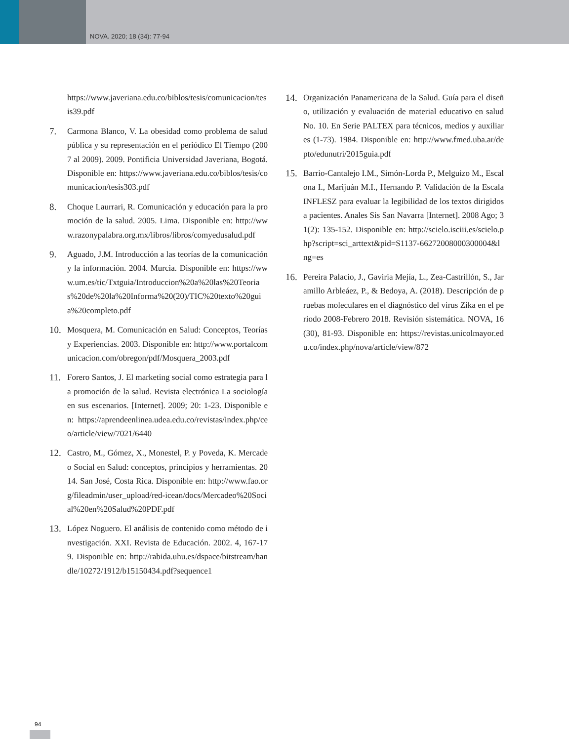NOVA. 2020; 18 (34): 77-94
https://www.javeriana.edu.co/biblos/tesis/comunicacion/tesis39.pdf
7. Carmona Blanco, V. La obesidad como problema de salud pública y su representación en el periódico El Tiempo (2007 al 2009). 2009. Pontificia Universidad Javeriana, Bogotá. Disponible en: https://www.javeriana.edu.co/biblos/tesis/comunicacion/tesis303.pdf
8. Choque Laurrari, R. Comunicación y educación para la promoción de la salud. 2005. Lima. Disponible en: http://www.razonypalabra.org.mx/libros/libros/comyedusalud.pdf
9. Aguado, J.M. Introducción a las teorías de la comunicación y la información. 2004. Murcia. Disponible en: https://www.um.es/tic/Txtguia/Introduccion%20a%20las%20Teorias%20de%20la%20Informa%20(20)/TIC%20texto%20guia%20completo.pdf
10. Mosquera, M. Comunicación en Salud: Conceptos, Teorías y Experiencias. 2003. Disponible en: http://www.portalcomunicacion.com/obregon/pdf/Mosquera_2003.pdf
11. Forero Santos, J. El marketing social como estrategia para la promoción de la salud. Revista electrónica La sociología en sus escenarios. [Internet]. 2009; 20: 1-23. Disponible en: https://aprendeenlinea.udea.edu.co/revistas/index.php/ceo/article/view/7021/6440
12. Castro, M., Gómez, X., Monestel, P. y Poveda, K. Mercadeo Social en Salud: conceptos, principios y herramientas. 2014. San José, Costa Rica. Disponible en: http://www.fao.org/fileadmin/user_upload/red-icean/docs/Mercadeo%20Social%20en%20Salud%20PDF.pdf
13. López Noguero. El análisis de contenido como método de investigación. XXI. Revista de Educación. 2002. 4, 167-179. Disponible en: http://rabida.uhu.es/dspace/bitstream/handle/10272/1912/b15150434.pdf?sequence1
14. Organización Panamericana de la Salud. Guía para el diseño, utilización y evaluación de material educativo en salud No. 10. En Serie PALTEX para técnicos, medios y auxiliares (1-73). 1984. Disponible en: http://www.fmed.uba.ar/depto/edunutri/2015guia.pdf
15. Barrio-Cantalejo I.M., Simón-Lorda P., Melguizo M., Escalona I., Marijuán M.I., Hernando P. Validación de la Escala INFLESZ para evaluar la legibilidad de los textos dirigidos a pacientes. Anales Sis San Navarra [Internet]. 2008 Ago; 31(2): 135-152. Disponible en: http://scielo.isciii.es/scielo.php?script=sci_arttext&pid=S1137-66272008000300004&lng=es
16. Pereira Palacio, J., Gaviria Mejía, L., Zea-Castrillón, S., Jaramillo Arbleáez, P., & Bedoya, A. (2018). Descripción de pruebas moleculares en el diagnóstico del virus Zika en el periodo 2008-Febrero 2018. Revisión sistemática. NOVA, 16(30), 81-93. Disponible en: https://revistas.unicolmayor.edu.co/index.php/nova/article/view/872
94